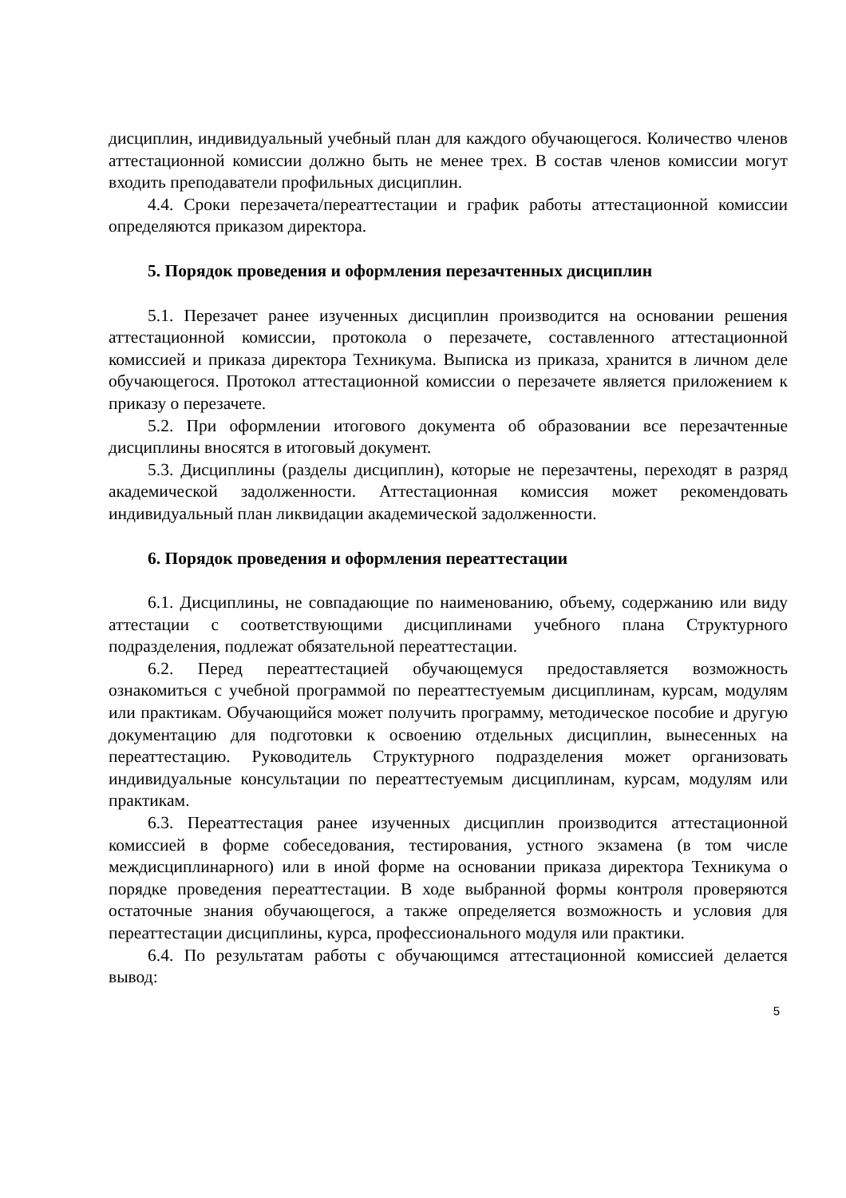дисциплин, индивидуальный учебный план для каждого обучающегося. Количество членов аттестационной комиссии должно быть не менее трех. В состав членов комиссии могут входить преподаватели профильных дисциплин.
4.4. Сроки перезачета/переаттестации и график работы аттестационной комиссии определяются приказом директора.
5. Порядок проведения и оформления перезачтенных дисциплин
5.1. Перезачет ранее изученных дисциплин производится на основании решения аттестационной комиссии, протокола о перезачете, составленного аттестационной комиссией и приказа директора Техникума. Выписка из приказа, хранится в личном деле обучающегося. Протокол аттестационной комиссии о перезачете является приложением к приказу о перезачете.
5.2. При оформлении итогового документа об образовании все перезачтенные дисциплины вносятся в итоговый документ.
5.3. Дисциплины (разделы дисциплин), которые не перезачтены, переходят в разряд академической задолженности. Аттестационная комиссия может рекомендовать индивидуальный план ликвидации академической задолженности.
6. Порядок проведения и оформления переаттестации
6.1. Дисциплины, не совпадающие по наименованию, объему, содержанию или виду аттестации с соответствующими дисциплинами учебного плана Структурного подразделения, подлежат обязательной переаттестации.
6.2. Перед переаттестацией обучающемуся предоставляется возможность ознакомиться с учебной программой по переаттестуемым дисциплинам, курсам, модулям или практикам. Обучающийся может получить программу, методическое пособие и другую документацию для подготовки к освоению отдельных дисциплин, вынесенных на переаттестацию. Руководитель Структурного подразделения может организовать индивидуальные консультации по переаттестуемым дисциплинам, курсам, модулям или практикам.
6.3. Переаттестация ранее изученных дисциплин производится аттестационной комиссией в форме собеседования, тестирования, устного экзамена (в том числе междисциплинарного) или в иной форме на основании приказа директора Техникума о порядке проведения переаттестации. В ходе выбранной формы контроля проверяются остаточные знания обучающегося, а также определяется возможность и условия для переаттестации дисциплины, курса, профессионального модуля или практики.
6.4. По результатам работы с обучающимся аттестационной комиссией делается вывод:
5